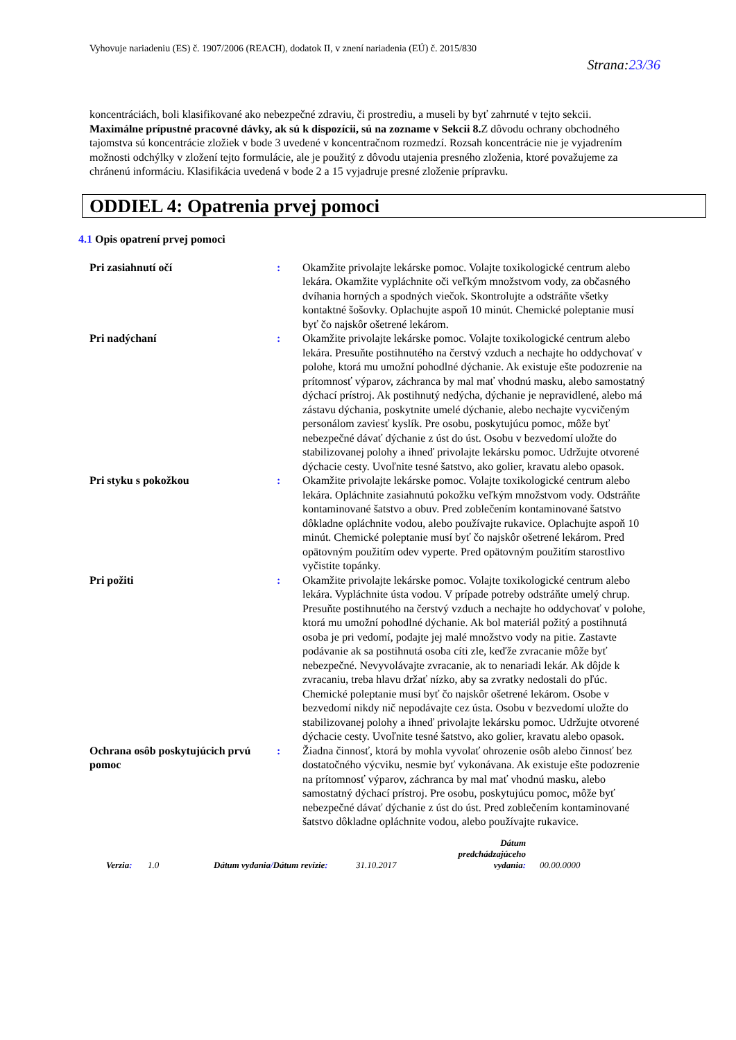Vyhovuje nariadeniu (ES) č. 1907/2006 (REACH), dodatok II, v znení nariadenia (EÚ) č. 2015/830
Strana:23/36
koncentráciách, boli klasifikované ako nebezpečné zdraviu, či prostrediu, a museli by byť zahrnuté v tejto sekcii.
Maximálne prípustné pracovné dávky, ak sú k dispozícii, sú na zozname v Sekcii 8. Z dôvodu ochrany obchodného tajomstva sú koncentrácie zložiek v bode 3 uvedené v koncentračnom rozmedzí. Rozsah koncentrácie nie je vyjadrením možnosti odchýlky v zložení tejto formulácie, ale je použitý z dôvodu utajenia presného zloženia, ktoré považujeme za chránenú informáciu. Klasifikácia uvedená v bode 2 a 15 vyjadruje presné zloženie prípravku.
ODDIEL 4: Opatrenia prvej pomoci
4.1 Opis opatrení prvej pomoci
Pri zasiahnutí očí : Okamžite privolajte lekárske pomoc. Volajte toxikologické centrum alebo lekára. Okamžite vypláchnite oči veľkým množstvom vody, za občasného dvíhania horných a spodných viečok. Skontrolujte a odstráňte všetky kontaktné šošovky. Oplachujte aspoň 10 minút. Chemické poleptanie musí byť čo najskôr ošetrené lekárom.
Pri nadýchaní : Okamžite privolajte lekárske pomoc. Volajte toxikologické centrum alebo lekára. Presuňte postihnutého na čerstvý vzduch a nechajte ho oddychovať v polohe, ktorá mu umožní pohodlné dýchanie. Ak existuje ešte podozrenie na prítomnosť výparov, záchranca by mal mať vhodnú masku, alebo samostatný dýchací prístroj. Ak postihnutý nedýcha, dýchanie je nepravidlené, alebo má zástavu dýchania, poskytnite umelé dýchanie, alebo nechajte vycvičeným personálom zaviesť kyslík. Pre osobu, poskytujúcu pomoc, môže byť nebezpečné dávať dýchanie z úst do úst. Osobu v bezvedomí uložte do stabilizovanej polohy a ihneď privolajte lekársku pomoc. Udržujte otvorené dýchacie cesty. Uvoľnite tesné šatstvo, ako golier, kravatu alebo opasok.
Pri styku s pokožkou : Okamžite privolajte lekárske pomoc. Volajte toxikologické centrum alebo lekára. Opláchnite zasiahnutú pokožku veľkým množstvom vody. Odstráňte kontaminované šatstvo a obuv. Pred zoblečením kontaminované šatstvo dôkladne opláchnite vodou, alebo používajte rukavice. Oplachujte aspoň 10 minút. Chemické poleptanie musí byť čo najskôr ošetrené lekárom. Pred opätovným použitím odev vyperte. Pred opätovným použitím starostlivo vyčistite topánky.
Pri požiti : Okamžite privolajte lekárske pomoc. Volajte toxikologické centrum alebo lekára. Vypláchnite ústa vodou. V prípade potreby odstráňte umelý chrup. Presuňte postihnutého na čerstvý vzduch a nechajte ho oddychovať v polohe, ktorá mu umožní pohodlné dýchanie. Ak bol materiál požitý a postihnutá osoba je pri vedomí, podajte jej malé množstvo vody na pitie. Zastavte podávanie ak sa postihnutá osoba cíti zle, keďže zvracanie môže byť nebezpečné. Nevyvolávajte zvracanie, ak to nenariadi lekár. Ak dôjde k zvracaniu, treba hlavu držať nízko, aby sa zvratky nedostali do pľúc. Chemické poleptanie musí byť čo najskôr ošetrené lekárom. Osobe v bezvedomí nikdy nič nepodávajte cez ústa. Osobu v bezvedomí uložte do stabilizovanej polohy a ihneď privolajte lekársku pomoc. Udržujte otvorené dýchacie cesty. Uvoľnite tesné šatstvo, ako golier, kravatu alebo opasok.
Ochrana osôb poskytujúcich prvú pomoc
: Žiadna činnosť, ktorá by mohla vyvolať ohrozenie osôb alebo činnosť bez dostatočného výcviku, nesmie byť vykonávana. Ak existuje ešte podozrenie na prítomnosť výparov, záchranca by mal mať vhodnú masku, alebo samostatný dýchací prístroj. Pre osobu, poskytujúcu pomoc, môže byť nebezpečné dávať dýchanie z úst do úst. Pred zoblečením kontaminované šatstvo dôkladne opláchnite vodou, alebo používajte rukavice.
Verzia:
1.0
Dátum vydania/Dátum revízie:
31.10.2017
Dátum predchádzajúceho vydania:
00.00.0000